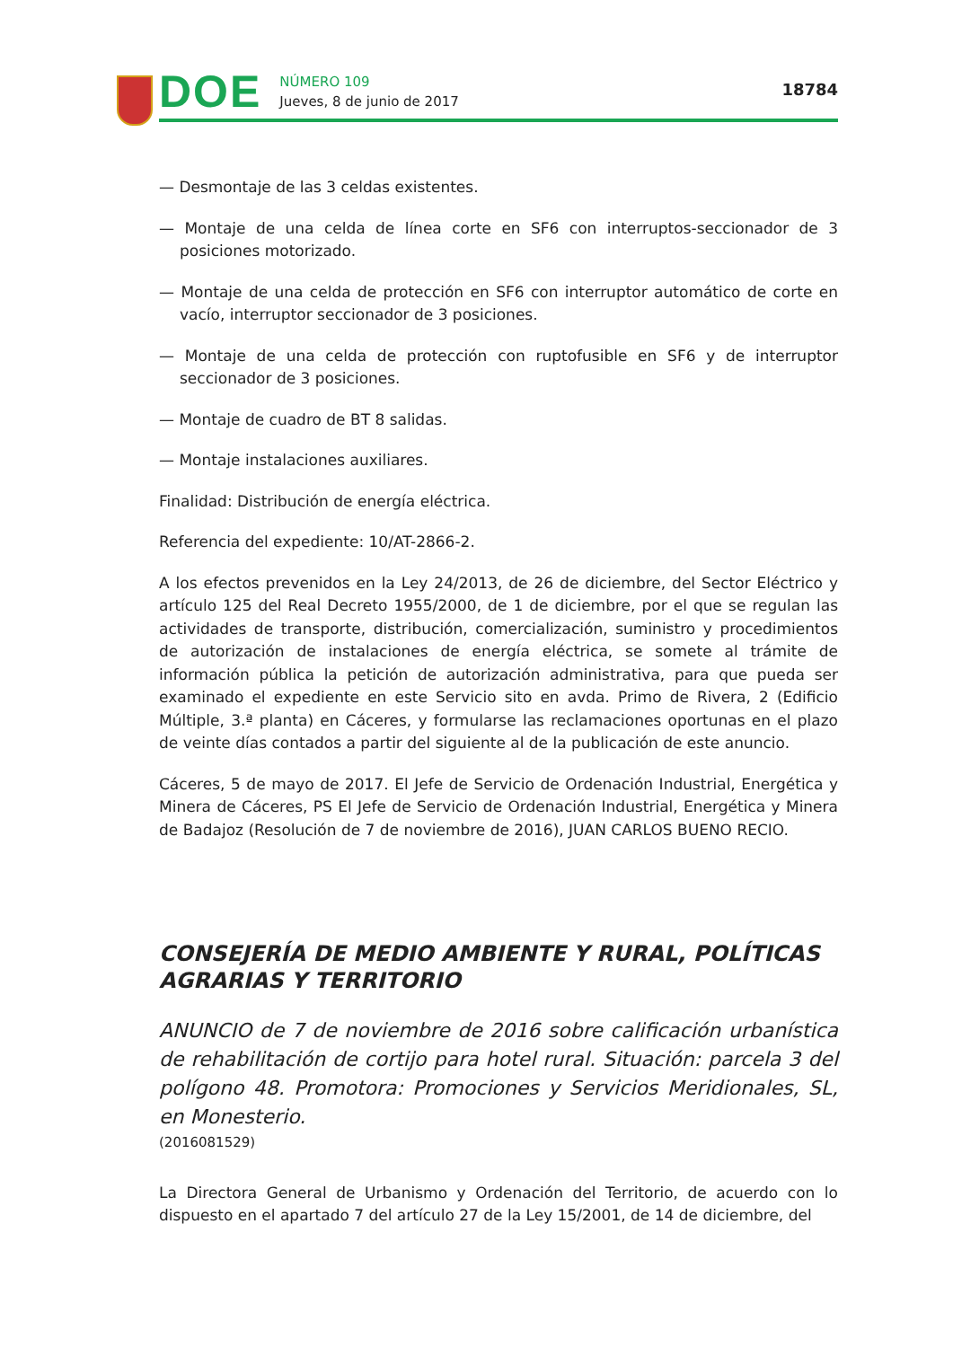DOE
NÚMERO 109
Jueves, 8 de junio de 2017
18784
— Desmontaje de las 3 celdas existentes.
— Montaje de una celda de línea corte en SF6 con interruptos-seccionador de 3 posiciones motorizado.
— Montaje de una celda de protección en SF6 con interruptor automático de corte en vacío, interruptor seccionador de 3 posiciones.
— Montaje de una celda de protección con ruptofusible en SF6 y de interruptor seccionador de 3 posiciones.
— Montaje de cuadro de BT 8 salidas.
— Montaje instalaciones auxiliares.
Finalidad: Distribución de energía eléctrica.
Referencia del expediente: 10/AT-2866-2.
A los efectos prevenidos en la Ley 24/2013, de 26 de diciembre, del Sector Eléctrico y artículo 125 del Real Decreto 1955/2000, de 1 de diciembre, por el que se regulan las actividades de transporte, distribución, comercialización, suministro y procedimientos de autorización de instalaciones de energía eléctrica, se somete al trámite de información pública la petición de autorización administrativa, para que pueda ser examinado el expediente en este Servicio sito en avda. Primo de Rivera, 2 (Edificio Múltiple, 3.ª planta) en Cáceres, y formularse las reclamaciones oportunas en el plazo de veinte días contados a partir del siguiente al de la publicación de este anuncio.
Cáceres, 5 de mayo de 2017. El Jefe de Servicio de Ordenación Industrial, Energética y Minera de Cáceres, PS El Jefe de Servicio de Ordenación Industrial, Energética y Minera de Badajoz (Resolución de 7 de noviembre de 2016), JUAN CARLOS BUENO RECIO.
CONSEJERÍA DE MEDIO AMBIENTE Y RURAL, POLÍTICAS AGRARIAS Y TERRITORIO
ANUNCIO de 7 de noviembre de 2016 sobre calificación urbanística de rehabilitación de cortijo para hotel rural. Situación: parcela 3 del polígono 48. Promotora: Promociones y Servicios Meridionales, SL, en Monesterio.
(2016081529)
La Directora General de Urbanismo y Ordenación del Territorio, de acuerdo con lo dispuesto en el apartado 7 del artículo 27 de la Ley 15/2001, de 14 de diciembre, del